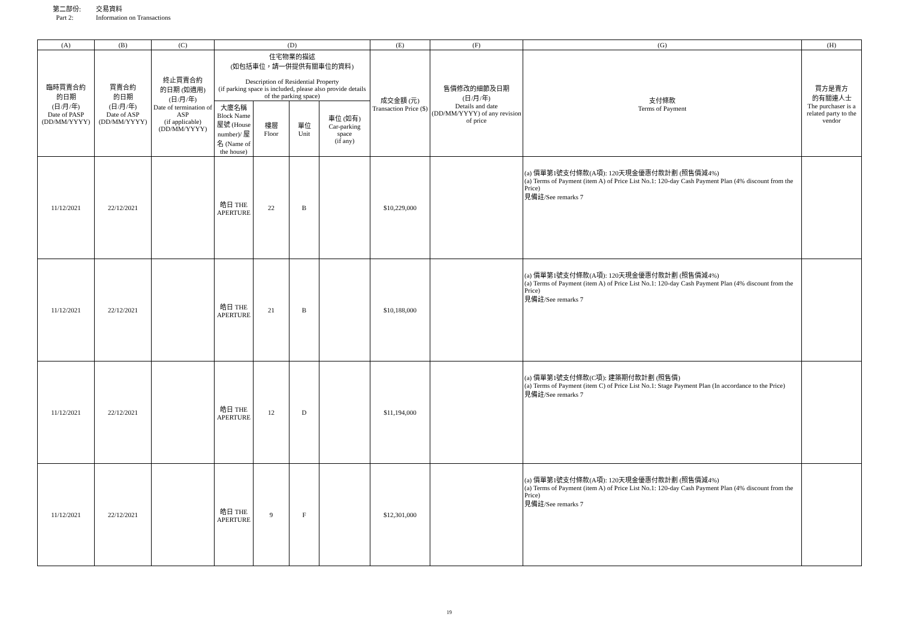第二部份: 交易資料
Part 2: Information on Transactions
| (A) | (B) | (C) | (D) | | | | (E) | (F) | (G) | (H) |
| --- | --- | --- | --- | --- | --- | --- | --- | --- | --- | --- |
| 臨時買賣合約 的日期 (日/月/年) Date of PASP (DD/MM/YYYY) | 買賣合約 的日期 (日/月/年) Date of ASP (DD/MM/YYYY) | 終止買賣合約 的日期 (如適用) (日/月/年) Date of termination of ASP (if applicable) (DD/MM/YYYY) | 住宅物業的描述 (如包括車位，請一併提供有關車位的資料) Description of Residential Property (if parking space is included, please also provide details of the parking space) | | | | 成交金額 (元) Transaction Price ($) | 售價修改的細節及日期 (日/月/年) Details and date (DD/MM/YYYY) of any revision of price | 支付條款 Terms of Payment | 買方是賣方 的有關連人士 The purchaser is a related party to the vendor |
| | | | 大廈名稱 Block Name 屋號 (House number)/ 屋名 (Name of the house) | 樓層 Floor | 單位 Unit | 車位 (如有) Car-parking space (if any) | | | | |
| 11/12/2021 | 22/12/2021 | | 皓日 THE APERTURE | 22 | B | | $10,229,000 | | (a) 價單第1號支付條款(A項): 120天現金優惠付款計劃 (照售價減4%) (a) Terms of Payment (item A) of Price List No.1: 120-day Cash Payment Plan (4% discount from the Price) 見備註/See remarks 7 | |
| 11/12/2021 | 22/12/2021 | | 皓日 THE APERTURE | 21 | B | | $10,188,000 | | (a) 價單第1號支付條款(A項): 120天現金優惠付款計劃 (照售價減4%) (a) Terms of Payment (item A) of Price List No.1: 120-day Cash Payment Plan (4% discount from the Price) 見備註/See remarks 7 | |
| 11/12/2021 | 22/12/2021 | | 皓日 THE APERTURE | 12 | D | | $11,194,000 | | (a) 價單第1號支付條款(C項): 建築期付款計劃 (照售價) (a) Terms of Payment (item C) of Price List No.1: Stage Payment Plan (In accordance to the Price) 見備註/See remarks 7 | |
| 11/12/2021 | 22/12/2021 | | 皓日 THE APERTURE | 9 | F | | $12,301,000 | | (a) 價單第1號支付條款(A項): 120天現金優惠付款計劃 (照售價減4%) (a) Terms of Payment (item A) of Price List No.1: 120-day Cash Payment Plan (4% discount from the Price) 見備註/See remarks 7 | |
19